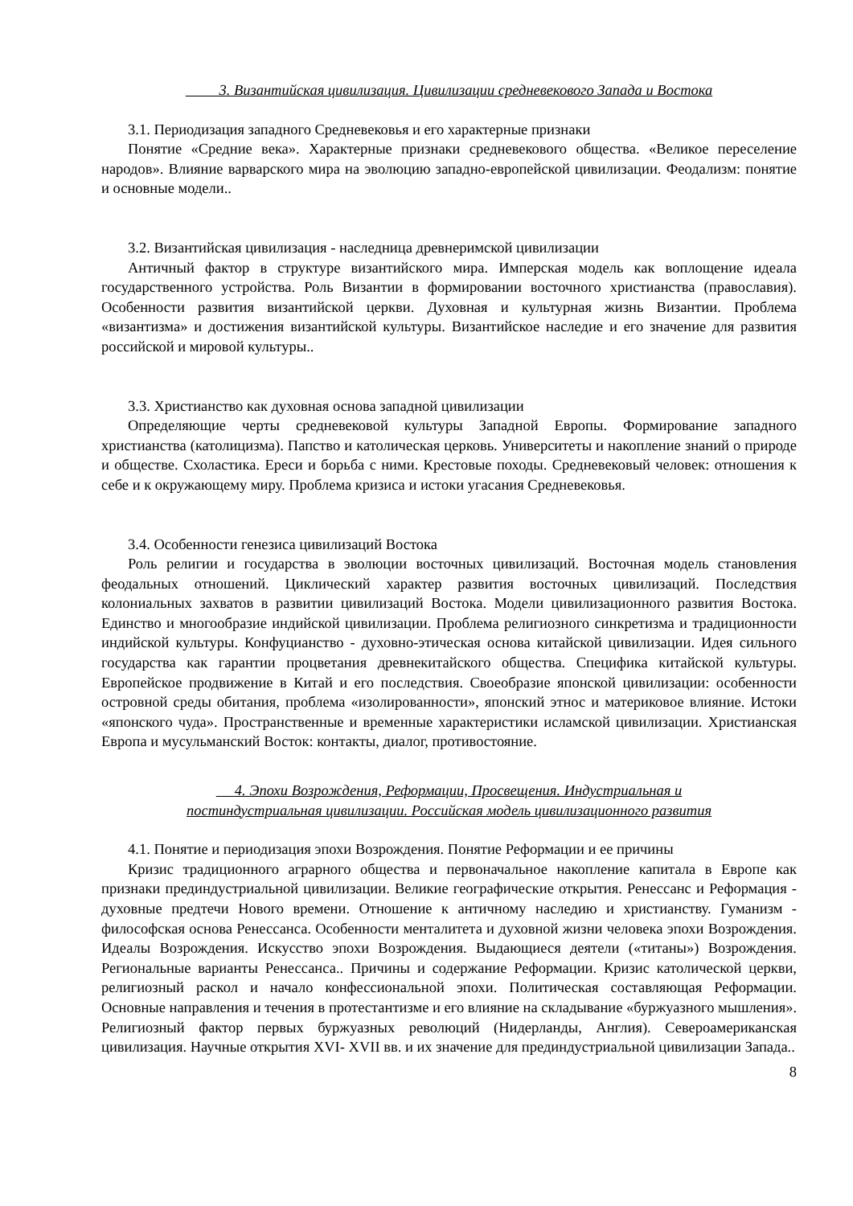3. Византийская цивилизация. Цивилизации средневекового Запада и Востока
3.1. Периодизация западного Средневековья и его характерные признаки
Понятие «Средние века». Характерные признаки средневекового общества. «Великое переселение народов». Влияние варварского мира на эволюцию западно-европейской цивилизации. Феодализм: понятие и основные модели..
3.2. Византийская цивилизация - наследница древнеримской цивилизации
Античный фактор в структуре византийского мира. Имперская модель как воплощение идеала государственного устройства. Роль Византии в формировании восточного христианства (православия). Особенности развития византийской церкви. Духовная и культурная жизнь Византии. Проблема «византизма» и достижения византийской культуры. Византийское наследие и его значение для развития российской и мировой культуры..
3.3. Христианство как духовная основа западной цивилизации
Определяющие черты средневековой культуры Западной Европы. Формирование западного христианства (католицизма). Папство и католическая церковь. Университеты и накопление знаний о природе и обществе. Схоластика. Ереси и борьба с ними. Крестовые походы. Средневековый человек: отношения к себе и к окружающему миру. Проблема кризиса и истоки угасания Средневековья.
3.4. Особенности генезиса цивилизаций Востока
Роль религии и государства в эволюции восточных цивилизаций. Восточная модель становления феодальных отношений. Циклический характер развития восточных цивилизаций. Последствия колониальных захватов в развитии цивилизаций Востока. Модели цивилизационного развития Востока. Единство и многообразие индийской цивилизации. Проблема религиозного синкретизма и традиционности индийской культуры. Конфуцианство - духовно-этическая основа китайской цивилизации. Идея сильного государства как гарантии процветания древнекитайского общества. Специфика китайской культуры. Европейское продвижение в Китай и его последствия. Своеобразие японской цивилизации: особенности островной среды обитания, проблема «изолированности», японский этнос и материковое влияние. Истоки «японского чуда». Пространственные и временные характеристики исламской цивилизации. Христианская Европа и мусульманский Восток: контакты, диалог, противостояние.
4. Эпохи Возрождения, Реформации, Просвещения. Индустриальная и
постиндустриальная цивилизации. Российская модель цивилизационного развития
4.1. Понятие и периодизация эпохи Возрождения. Понятие Реформации и ее причины
Кризис традиционного аграрного общества и первоначальное накопление капитала в Европе как признаки прединдустриальной цивилизации. Великие географические открытия. Ренессанс и Реформация - духовные предтечи Нового времени. Отношение к античному наследию и христианству. Гуманизм - философская основа Ренессанса. Особенности менталитета и духовной жизни человека эпохи Возрождения. Идеалы Возрождения. Искусство эпохи Возрождения. Выдающиеся деятели («титаны») Возрождения. Региональные варианты Ренессанса.. Причины и содержание Реформации. Кризис католической церкви, религиозный раскол и начало конфессиональной эпохи. Политическая составляющая Реформации. Основные направления и течения в протестантизме и его влияние на складывание «буржуазного мышления». Религиозный фактор первых буржуазных революций (Нидерланды, Англия). Североамериканская цивилизация. Научные открытия XVI- XVII вв. и их значение для прединдустриальной цивилизации Запада..
8